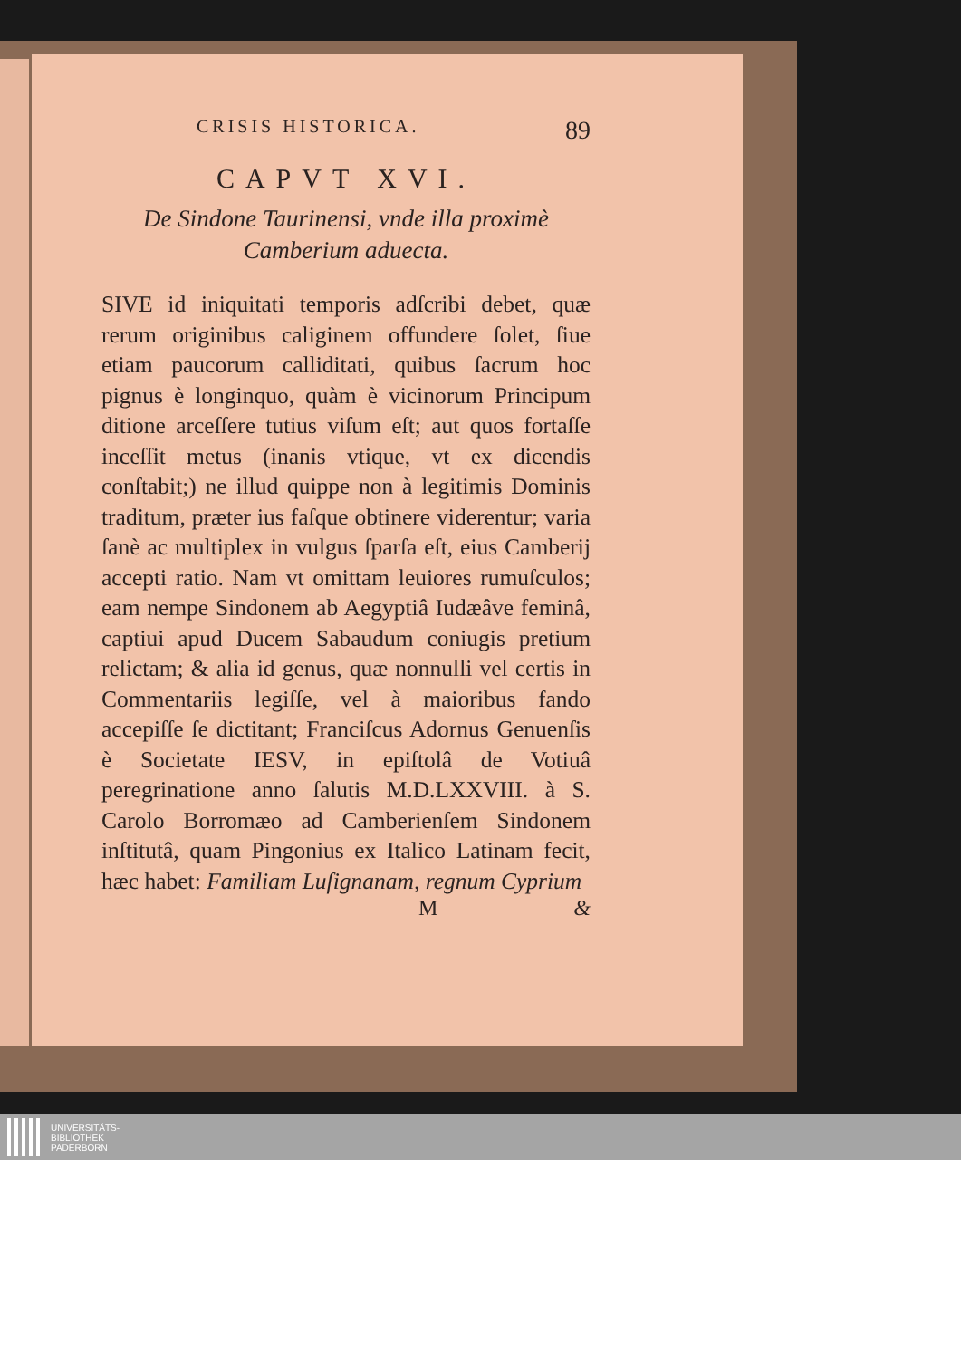CRISIS HISTORICA. 89
CAPVT XVI.
De Sindone Taurinensi, vnde illa proximè
Camberium aduecta.
SIVE id iniquitati temporis adſcribi debet, quæ rerum originibus caliginem offundere ſolet, ſiue etiam paucorum calliditati, quibus ſacrum hoc pignus è longinquo, quàm è vicinorum Principum ditione arceſſere tutius viſum eſt; aut quos fortaſſe inceſſit metus (inanis vtique, vt ex dicendis conſtabit;) ne illud quippe non à legitimis Dominis traditum, præter ius faſque obtinere viderentur; varia ſanè ac multiplex in vulgus ſparſa eſt, eius Camberij accepti ratio. Nam vt omittam leuiores rumuſculos; eam nempe Sindonem ab Aegyptiâ Iudæâve feminâ, captiui apud Ducem Sabaudum coniugis pretium relictam; & alia id genus, quæ nonnulli vel certis in Commentariis legiſſe, vel à maioribus fando accepiſſe ſe dictitant; Franciſcus Adornus Genuenſis è Societate IESV, in epiſtolâ de Votiuâ peregrinatione anno ſalutis M.D.LXXVIII. à S. Carolo Borromæo ad Camberienſem Sindonem inſtitutâ, quam Pingonius ex Italico Latinam fecit, hæc habet: Familiam Luſignanam, regnum Cyprium
M &
UNIVERSITÄTS-
BIBLIOTHEK
PADERBORN